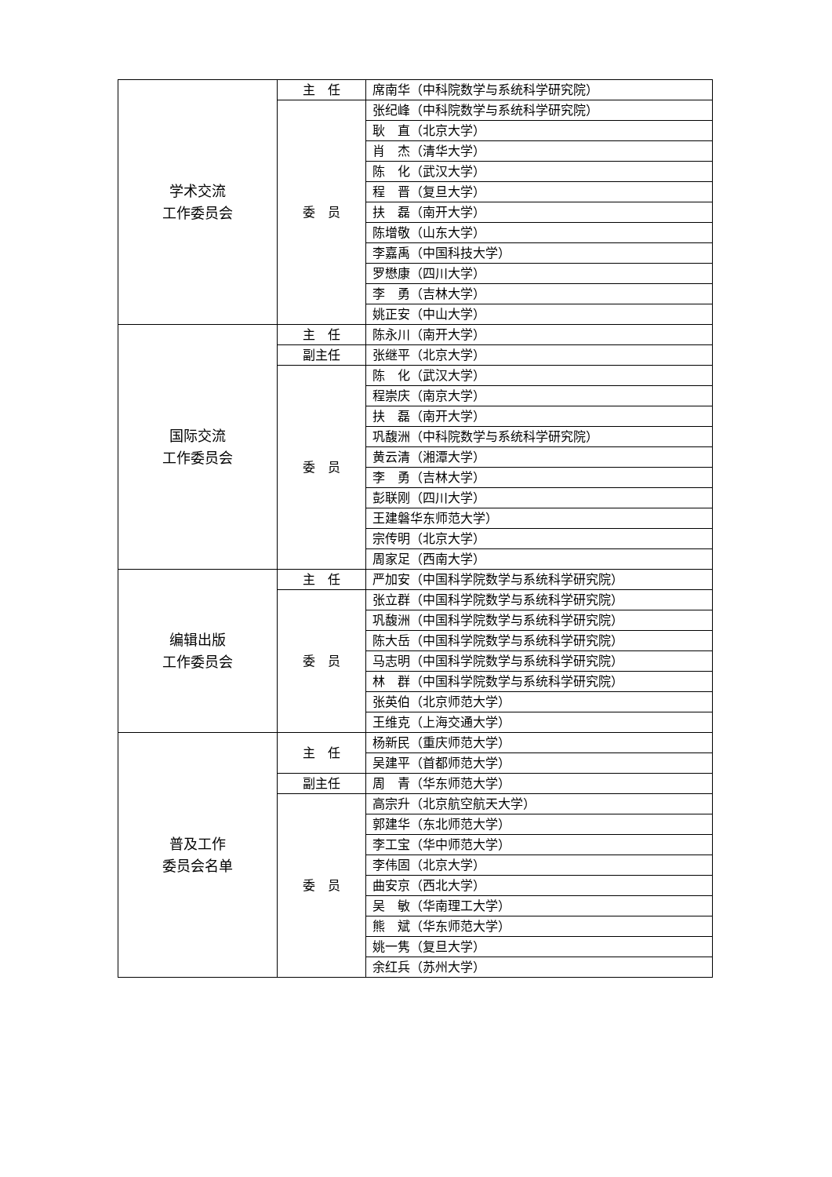| 学术交流 工作委员会 | 主 任 | 席南华（中科院数学与系统科学研究院） |
| | 委 员 | 张纪峰（中科院数学与系统科学研究院） |
| | | 耿 直（北京大学） |
| | | 肖 杰（清华大学） |
| | | 陈 化（武汉大学） |
| | | 程 晋（复旦大学） |
| | | 扶 磊（南开大学） |
| | | 陈增敬（山东大学） |
| | | 李嘉禹（中国科技大学） |
| | | 罗懋康（四川大学） |
| | | 李 勇（吉林大学） |
| | | 姚正安（中山大学） |
| 国际交流 工作委员会 | 主 任 | 陈永川（南开大学） |
| | 副主任 | 张继平（北京大学） |
| | 委 员 | 陈 化（武汉大学） |
| | | 程崇庆（南京大学） |
| | | 扶 磊（南开大学） |
| | | 巩馥洲（中科院数学与系统科学研究院） |
| | | 黄云清（湘潭大学） |
| | | 李 勇（吉林大学） |
| | | 彭联刚（四川大学） |
| | | 王建磐华东师范大学） |
| | | 宗传明（北京大学） |
| | | 周家足（西南大学） |
| 编辑出版 工作委员会 | 主 任 | 严加安（中国科学院数学与系统科学研究院） |
| | 委 员 | 张立群（中国科学院数学与系统科学研究院） |
| | | 巩馥洲（中国科学院数学与系统科学研究院） |
| | | 陈大岳（中国科学院数学与系统科学研究院） |
| | | 马志明（中国科学院数学与系统科学研究院） |
| | | 林 群（中国科学院数学与系统科学研究院） |
| | | 张英伯（北京师范大学） |
| | | 王维克（上海交通大学） |
| 普及工作 委员会名单 | 主 任 | 杨新民（重庆师范大学） |
| | | 吴建平（首都师范大学） |
| | 副主任 | 周 青（华东师范大学） |
| | 委 员 | 高宗升（北京航空航天大学） |
| | | 郭建华（东北师范大学） |
| | | 李工宝（华中师范大学） |
| | | 李伟固（北京大学） |
| | | 曲安京（西北大学） |
| | | 吴 敏（华南理工大学） |
| | | 熊 斌（华东师范大学） |
| | | 姚一隽（复旦大学） |
| | | 余红兵（苏州大学） |